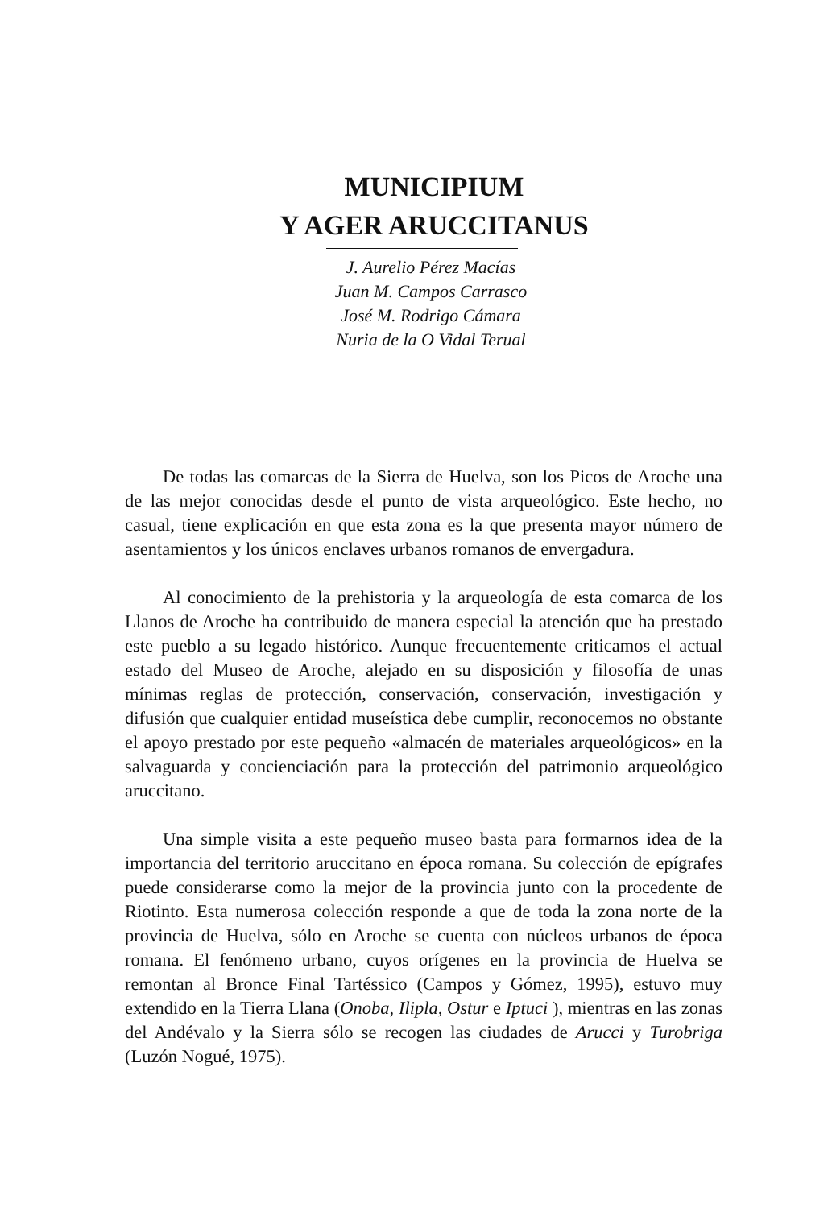MUNICIPIUM
Y AGER ARUCCITANUS
J. Aurelio Pérez Macías
Juan M. Campos Carrasco
José M. Rodrigo Cámara
Nuria de la O Vidal Terual
De todas las comarcas de la Sierra de Huelva, son los Picos de Aroche una de las mejor conocidas desde el punto de vista arqueológico. Este hecho, no casual, tiene explicación en que esta zona es la que presenta mayor número de asentamientos y los únicos enclaves urbanos romanos de envergadura.
Al conocimiento de la prehistoria y la arqueología de esta comarca de los Llanos de Aroche ha contribuido de manera especial la atención que ha prestado este pueblo a su legado histórico. Aunque frecuentemente criticamos el actual estado del Museo de Aroche, alejado en su disposición y filosofía de unas mínimas reglas de protección, conservación, conservación, investigación y difusión que cualquier entidad museística debe cumplir, reconocemos no obstante el apoyo prestado por este pequeño «almacén de materiales arqueológicos» en la salvaguarda y concienciación para la protección del patrimonio arqueológico aruccitano.
Una simple visita a este pequeño museo basta para formarnos idea de la importancia del territorio aruccitano en época romana. Su colección de epígrafes puede considerarse como la mejor de la provincia junto con la procedente de Riotinto. Esta numerosa colección responde a que de toda la zona norte de la provincia de Huelva, sólo en Aroche se cuenta con núcleos urbanos de época romana. El fenómeno urbano, cuyos orígenes en la provincia de Huelva se remontan al Bronce Final Tartéssico (Campos y Gómez, 1995), estuvo muy extendido en la Tierra Llana (Onoba, Ilipla, Ostur e Iptuci ), mientras en las zonas del Andévalo y la Sierra sólo se recogen las ciudades de Arucci y Turobriga (Luzón Nogué, 1975).